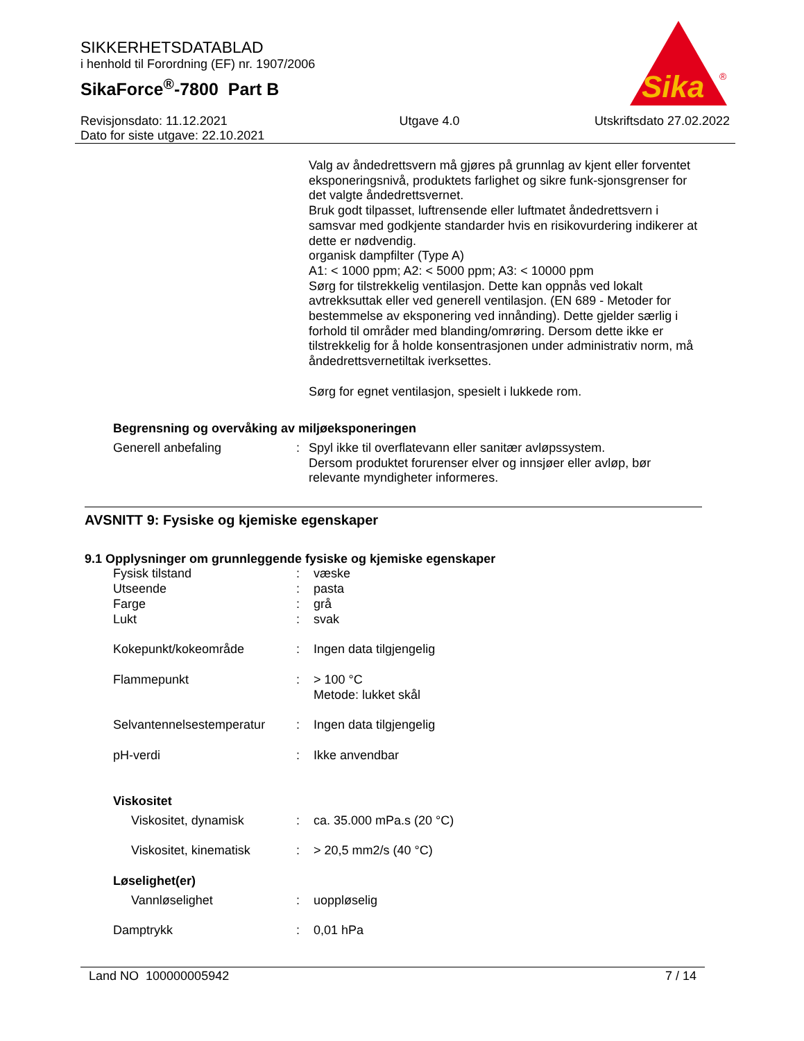SIKKERHETSDATABLAD
i henhold til Forordning (EF) nr. 1907/2006
SikaForce<sup>®</sup>-7800 Part B
Sika
®
Revisjonsdato: 11.12.2021
Dato for siste utgave: 22.10.2021
Utgave 4.0 Utskriftsdato 27.02.2022
Valg av åndedrettsvern må gjøres på grunnlag av kjent eller forventet eksponeringsnivå, produktets farlighet og sikre funk-sjonsgrenser for det valgte åndedrettsvernet.
Bruk godt tilpasset, luftrensende eller luftmatet åndedrettsvern i samsvar med godkjente standarder hvis en risikovurdering indikerer at dette er nødvendig.
organisk dampfilter (Type A)
A1: < 1000 ppm; A2: < 5000 ppm; A3: < 10000 ppm
Sørg for tilstrekkelig ventilasjon. Dette kan oppnås ved lokalt avtrekksuttak eller ved generell ventilasjon. (EN 689 - Metoder for bestemmelse av eksponering ved innånding). Dette gjelder særlig i forhold til områder med blanding/omrøring. Dersom dette ikke er tilstrekkelig for å holde konsentrasjonen under administrativ norm, må åndedrettsvernetiltak iverksettes.
Sørg for egnet ventilasjon, spesielt i lukkede rom.
Begrensning og overvåking av miljøeksponeringen
Generell anbefaling : Spyl ikke til overflatevann eller sanitær avløpssystem.
Dersom produktet forurenser elver og innsjøer eller avløp, bør relevante myndigheter informeres.
AVSNITT 9: Fysiske og kjemiske egenskaper
9.1 Opplysninger om grunnleggende fysiske og kjemiske egenskaper
Fysisk tilstand : væske
Utseende : pasta
Farge : grå
Lukt : svak
Kokepunkt/kokeområde : Ingen data tilgjengelig
Flammepunkt : > 100 °C
Metode: lukket skål
Selvantennelsestemperatur : Ingen data tilgjengelig
pH-verdi : Ikke anvendbar
Viskositet
Viskositet, dynamisk : ca. 35.000 mPa.s (20 °C)
Viskositet, kinematisk : > 20,5 mm2/s (40 °C)
Løselighet(er)
Vannløselighet : uoppløselig
Damptrykk : 0,01 hPa
Land NO 100000005942 7 / 14